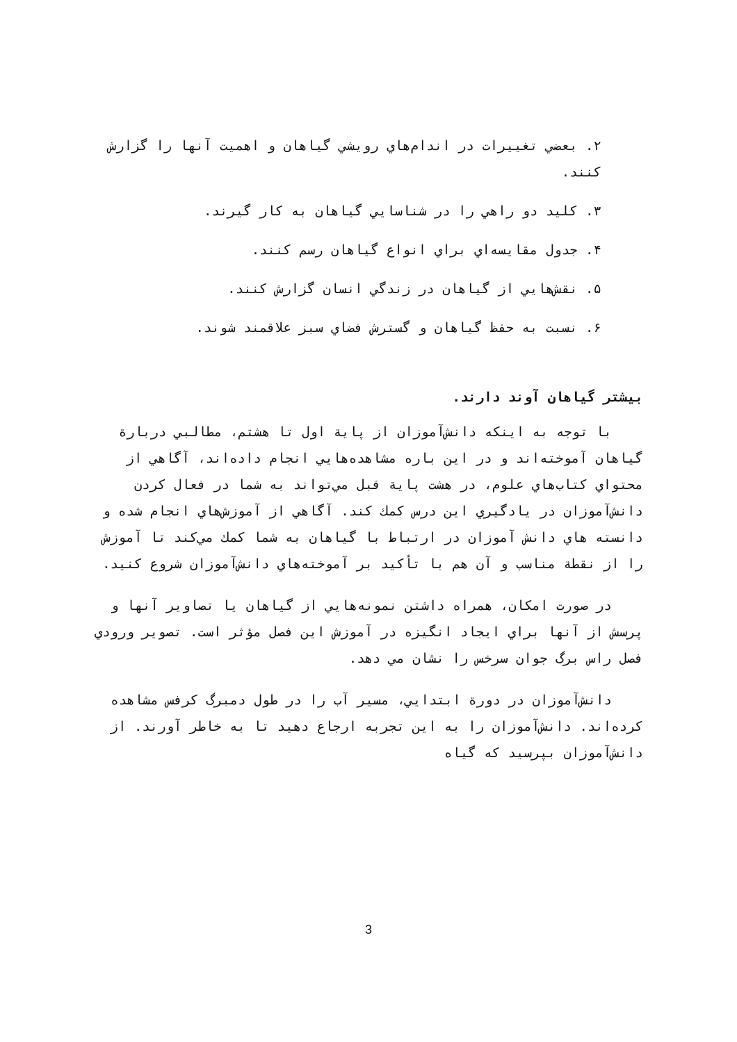۲. بعضي تغييرات در اندام‌هاي رويشي گياهان و اهميت آنها را گزارش كنند.
۳. كليد دو راهي را در شناسايي گياهان به كار گيرند.
۴. جدول مقايسه‌اي براي انواع گياهان رسم كنند.
۵. نقش‌هايي از گياهان در زندگي انسان گزارش كنند.
۶. نسبت به حفظ گياهان و گسترش فضاي سبز علاقمند شوند.
بيشتر گياهان آوند دارند.
با توجه به اينكه دانش‌آموزان از پاية اول تا هشتم، مطالبي دربارة گياهان آموخته‌اند و در اين باره مشاهده‌هايي انجام داده‌اند، آگاهي از محتواي كتاب‌هاي علوم، در هشت پاية قبل مي‌تواند به شما در فعال كردن دانش‌آموزان در يادگيري اين درس كمك كند. آگاهي از آموزش‌هاي انجام شده و دانسته هاي دانش آموزان در ارتباط با گياهان به شما كمك مي‌كند تا آموزش را از نقطة مناسب و آن هم با تأكيد بر آموخته‌هاي دانش‌آموزان شروع كنيد.
در صورت امكان، همراه داشتن نمونه‌هايي از گياهان يا تصاوير آنها و پرسش از آنها براي ايجاد انگيزه در آموزش اين فصل مؤثر است. تصوير ورودي فصل راس برگ جوان سرخس را نشان مي دهد.
دانش‌آموزان در دورة ابتدايي، مسير آب را در طول دمبرگ كرفس مشاهده كرده‌اند. دانش‌آموزان را به اين تجربه ارجاع دهيد تا به خاطر آورند. از دانش‌آموزان بپرسيد كه گياه
3